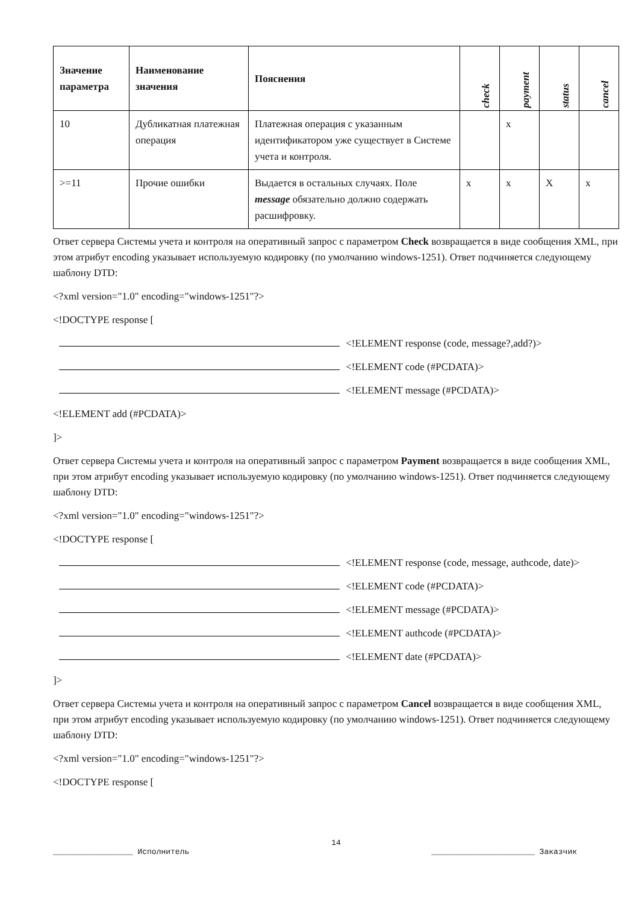| Значение параметра | Наименование значения | Пояснения | check | payment | status | cancel |
| --- | --- | --- | --- | --- | --- | --- |
| 10 | Дубликатная платежная операция | Платежная операция с указанным идентификатором уже существует в Системе учета и контроля. | | x | | |
| >=11 | Прочие ошибки | Выдается в остальных случаях. Поле message обязательно должно содержать расшифровку. | x | x | X | x |
Ответ сервера Системы учета и контроля на оперативный запрос с параметром Check возвращается в виде сообщения XML, при этом атрибут encoding указывает используемую кодировку (по умолчанию windows-1251). Ответ подчиняется следующему шаблону DTD:
<?xml version="1.0" encoding="windows-1251"?>
<!DOCTYPE response [
<!ELEMENT response (code, message?,add?)>
<!ELEMENT code (#PCDATA)>
<!ELEMENT message (#PCDATA)>
<!ELEMENT add (#PCDATA)>
]>
Ответ сервера Системы учета и контроля на оперативный запрос с параметром Payment возвращается в виде сообщения XML, при этом атрибут encoding указывает используемую кодировку (по умолчанию windows-1251). Ответ подчиняется следующему шаблону DTD:
<?xml version="1.0" encoding="windows-1251"?>
<!DOCTYPE response [
<!ELEMENT response (code, message, authcode, date)>
<!ELEMENT code (#PCDATA)>
<!ELEMENT message (#PCDATA)>
<!ELEMENT authcode (#PCDATA)>
<!ELEMENT date (#PCDATA)>
]>
Ответ сервера Системы учета и контроля на оперативный запрос с параметром Cancel возвращается в виде сообщения XML, при этом атрибут encoding указывает используемую кодировку (по умолчанию windows-1251). Ответ подчиняется следующему шаблону DTD:
<?xml version="1.0" encoding="windows-1251"?>
<!DOCTYPE response [
14
_________________ Исполнитель ______________________ Заказчик